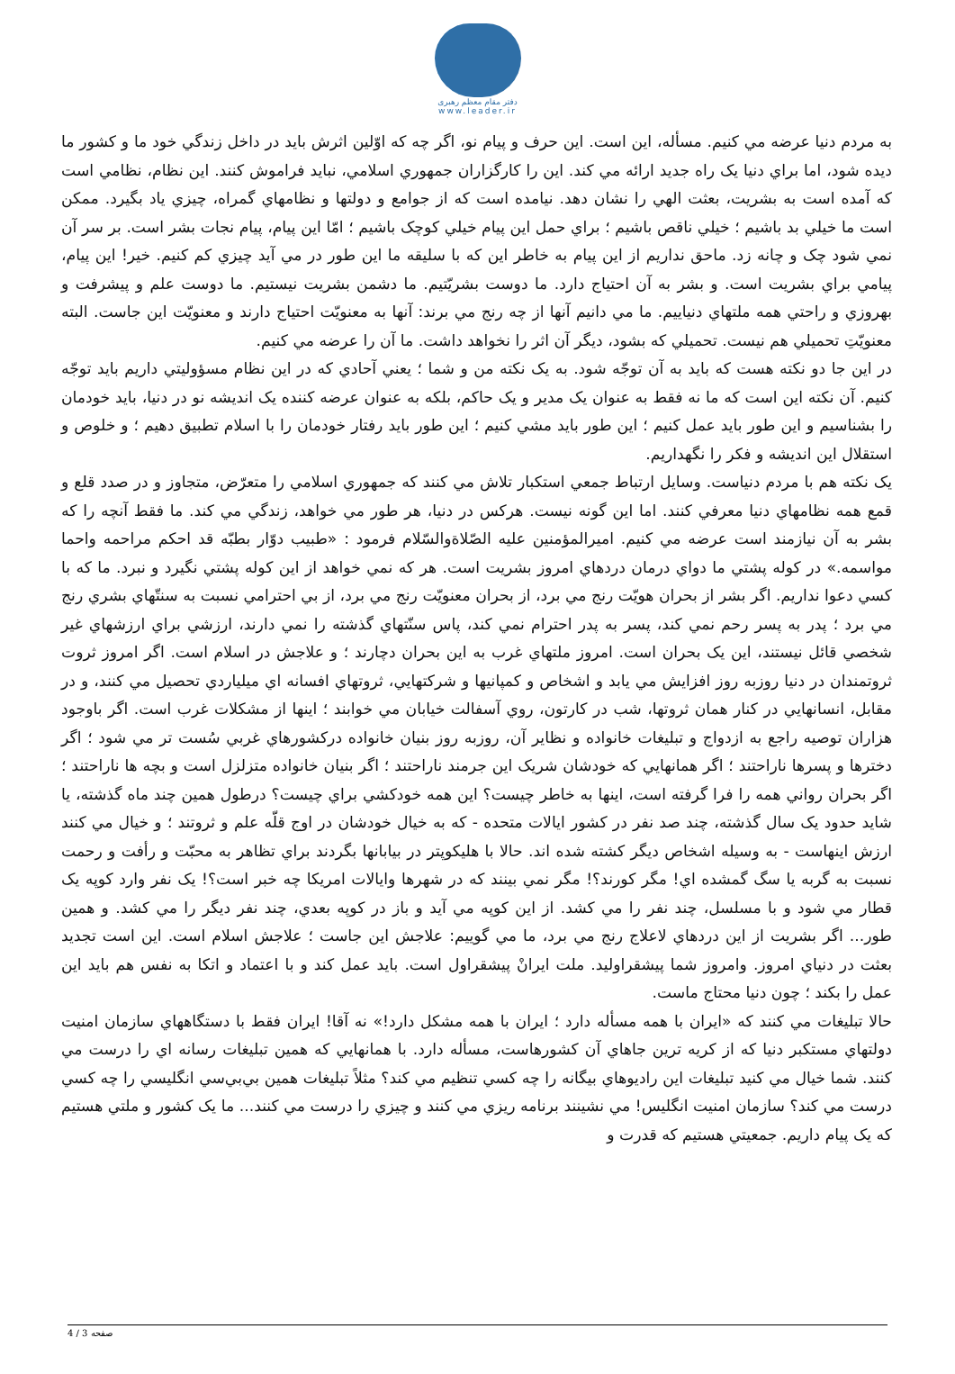دفتر مقام معظم رهبری
www.leader.ir
به مردم دنيا عرضه مي كنيم. مسأله، اين است. اين حرف و پيام نو، اگر چه كه اوّلين اثرش بايد در داخل زندگي خود ما و كشور ما ديده شود، اما براي دنيا يک راه جديد ارائه مي كند. اين را كارگزاران جمهوري اسلامي، نبايد فراموش كنند. اين نظام، نظامي است كه آمده است به بشريت، بعثت الهي را نشان دهد. نيامده است كه از جوامع و دولتها و نظامهاي گمراه، چيزي ياد بگيرد. ممكن است ما خيلي بد باشيم ؛ خيلي ناقص باشيم ؛ براي حمل اين پيام خيلي كوچک باشيم ؛ امّا اين پيام، پيام نجات بشر است. بر سر آن نمي شود چک و چانه زد. ماحق نداريم از اين پيام به خاطر اين كه با سليقه ما اين طور در مي آيد چيزي كم كنيم. خير! اين پيام، پيامي براي بشريت است. و بشر به آن احتياج دارد. ما دوست بشريّتيم. ما دشمن بشريت نيستيم. ما دوست علم و پيشرفت و بهروزي و راحتي همه ملتهاي دنياييم. ما مي دانيم آنها از چه رنج مي برند: آنها به معنويّت احتياج دارند و معنويّت اين جاست. البته معنويّتِ تحميلي هم نيست. تحميلي كه بشود، ديگر آن اثر را نخواهد داشت. ما آن را عرضه مي كنيم.
در اين جا دو نكته هست كه بايد به آن توجّه شود. به يک نكته من و شما ؛ يعني آحادي كه در اين نظام مسؤوليتي داريم بايد توجّه كنيم. آن نكته اين است كه ما نه فقط به عنوان يک مدير و يک حاكم، بلكه به عنوان عرضه كننده يک انديشه نو در دنيا، بايد خودمان را بشناسيم و اين طور بايد عمل كنيم ؛ اين طور بايد مشي كنيم ؛ اين طور بايد رفتار خودمان را با اسلام تطبيق دهيم ؛ و خلوص و استقلال اين انديشه و فكر را نگهداريم.
يک نكته هم با مردم دنياست. وسايل ارتباط جمعي استكبار تلاش مي كنند كه جمهوري اسلامي را متعرّض، متجاوز و در صدد قلع و قمع همه نظامهاي دنيا معرفي كنند. اما اين گونه نيست. هركس در دنيا، هر طور مي خواهد، زندگي مي كند. ما فقط آنچه را كه بشر به آن نيازمند است عرضه مي كنيم. اميرالمؤمنين عليه الصّلاةوالسّلام فرمود : «طبيب دوّار بطبّه قد احكم مراحمه واحما مواسمه.» در كوله پشتي ما دواي درمان دردهاي امروز بشريت است. هر كه نمي خواهد از اين كوله پشتي نگيرد و نبرد. ما كه با كسي دعوا نداريم. اگر بشر از بحران هويّت رنج مي برد، از بحران معنويّت رنج مي برد، از بي احترامي نسبت به سنتّهاي بشري رنج مي برد ؛ پدر به پسر رحم نمي كند، پسر به پدر احترام نمي كند، پاس سنّتهاي گذشته را نمي دارند، ارزشي براي ارزشهاي غير شخصي قائل نيستند، اين يک بحران است. امروز ملتهاي غرب به اين بحران دچارند ؛ و علاجش در اسلام است. اگر امروز ثروت ثروتمندان در دنيا روزبه روز افزايش مي يابد و اشخاص و كمپانيها و شركتهايي، ثروتهاي افسانه اي ميلياردي تحصيل مي كنند، و در مقابل، انسانهايي در كنار همان ثروتها، شب در كارتون، روي آسفالت خيابان مي خوابند ؛ اينها از مشكلات غرب است. اگر باوجود هزاران توصيه راجع به ازدواج و تبليغات خانواده و نظاير آن، روزبه روز بنيان خانواده دركشورهاي غربي سُست تر مي شود ؛ اگر دخترها و پسرها ناراحتند ؛ اگر همانهايي كه خودشان شريک اين جرمند ناراحتند ؛ اگر بنيان خانواده متزلزل است و بچه ها ناراحتند ؛ اگر بحران رواني همه را فرا گرفته است، اينها به خاطر چيست؟ اين همه خودكشي براي چيست؟ درطول همين چند ماه گذشته، يا شايد حدود يک سال گذشته، چند صد نفر در كشور ايالات متحده - كه به خيال خودشان در اوج قلّه علم و ثروتند ؛ و خيال مي كنند ارزش اينهاست - به وسيله اشخاص ديگر كشته شده اند. حالا با هليكوپتر در بيابانها بگردند براي تظاهر به محبّت و رأفت و رحمت نسبت به گربه يا سگ گمشده اي! مگر كورند؟! مگر نمي بينند كه در شهرها وايالات امريكا چه خبر است؟! يک نفر وارد كوپه يک قطار مي شود و با مسلسل، چند نفر را مي كشد. از اين كوپه مي آيد و باز در كوپه بعدي، چند نفر ديگر را مي كشد. و همين طور... اگر بشريت از اين دردهاي لاعلاج رنج مي برد، ما مي گوييم: علاجش اين جاست ؛ علاجش اسلام است. اين است تجديد بعثت در دنياي امروز. وامروز شما پيشقراوليد. ملت ايرانْ پيشقراول است. بايد عمل كند و با اعتماد و اتكا به نفس هم بايد اين عمل را بكند ؛ چون دنيا محتاج ماست.
حالا تبليغات مي كنند كه «ايران با همه مسأله دارد ؛ ايران با همه مشكل دارد!» نه آقا! ايران فقط با دستگاههاي سازمان امنيت دولتهاي مستكبر دنيا كه از كريه ترين جاهاي آن كشورهاست، مسأله دارد. با همانهايي كه همين تبليغات رسانه اي را درست مي كنند. شما خيال مي كنيد تبليغات اين راديوهاي بيگانه را چه كسي تنظيم مي كند؟ مثلاً تبليغات همين بي‌بي‌سي انگليسي را چه كسي درست مي كند؟ سازمان امنيت انگليس! مي نشينند برنامه ريزي مي كنند و چيزي را درست مي كنند... ما يک كشور و ملتي هستيم كه يک پيام داريم. جمعيتي هستيم كه قدرت و
صفحه 3 / 4